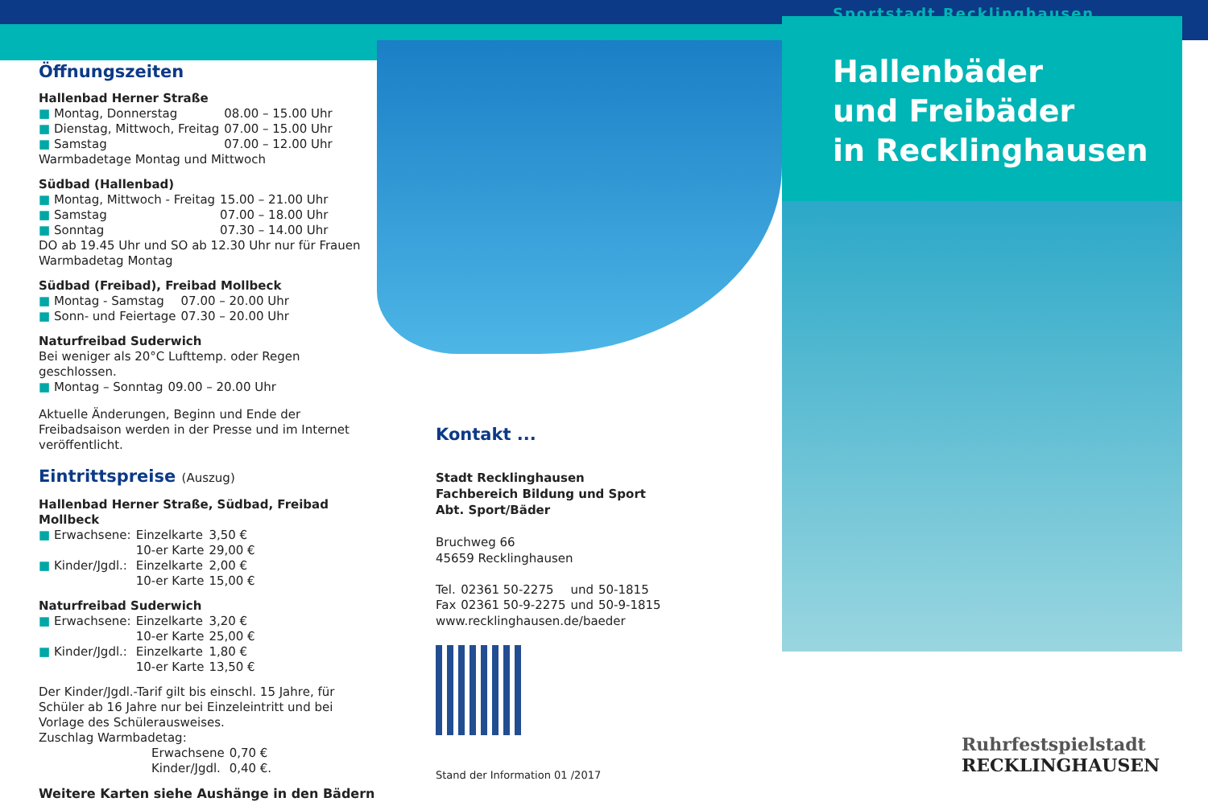Öffnungszeiten
Hallenbad Herner Straße
| ■ Montag, Donnerstag | 08.00 – 15.00 Uhr |
| ■ Dienstag, Mittwoch, Freitag | 07.00 – 15.00 Uhr |
| ■ Samstag | 07.00 – 12.00 Uhr |
Warmbadetage Montag und Mittwoch
Südbad (Hallenbad)
| ■ Montag, Mittwoch - Freitag | 15.00 – 21.00 Uhr |
| ■ Samstag | 07.00 – 18.00 Uhr |
| ■ Sonntag | 07.30 – 14.00 Uhr |
DO ab 19.45 Uhr und SO ab 12.30 Uhr nur für Frauen
Warmbadetag Montag
Südbad (Freibad), Freibad Mollbeck
| ■ Montag - Samstag | 07.00 – 20.00 Uhr |
| ■ Sonn- und Feiertage | 07.30 – 20.00 Uhr |
Naturfreibad Suderwich
Bei weniger als 20°C Lufttemp. oder Regen geschlossen.
| ■ Montag – Sonntag | 09.00 – 20.00 Uhr |
Aktuelle Änderungen, Beginn und Ende der Freibadsaison werden in der Presse und im Internet veröffentlicht.
Eintrittspreise (Auszug)
Hallenbad Herner Straße, Südbad, Freibad Mollbeck
| ■ Erwachsene: | Einzelkarte | 3,50 € |
| | 10-er Karte | 29,00 € |
| ■ Kinder/Jgdl.: | Einzelkarte | 2,00 € |
| | 10-er Karte | 15,00 € |
Naturfreibad Suderwich
| ■ Erwachsene: | Einzelkarte | 3,20 € |
| | 10-er Karte | 25,00 € |
| ■ Kinder/Jgdl.: | Einzelkarte | 1,80 € |
| | 10-er Karte | 13,50 € |
Der Kinder/Jgdl.-Tarif gilt bis einschl. 15 Jahre, für Schüler ab 16 Jahre nur bei Einzeleintritt und bei Vorlage des Schülerausweises.
Zuschlag Warmbadetag:
| Erwachsene | 0,70 € |
| Kinder/Jgdl. | 0,40 €. |
Weitere Karten siehe Aushänge in den Bädern
Kontakt ...
Stadt Recklinghausen
Fachbereich Bildung und Sport
Abt. Sport/Bäder
Bruchweg 66
45659 Recklinghausen
| Tel. | 02361 50-2275 | und | 50-1815 |
| Fax | 02361 50-9-2275 | und | 50-9-1815 |
www.recklinghausen.de/baeder
Stand der Information 01 /2017
Sportstadt Recklinghausen
Hallenbäder
und Freibäder
in Recklinghausen
Ruhrfestspielstadt
RECKLINGHAUSEN